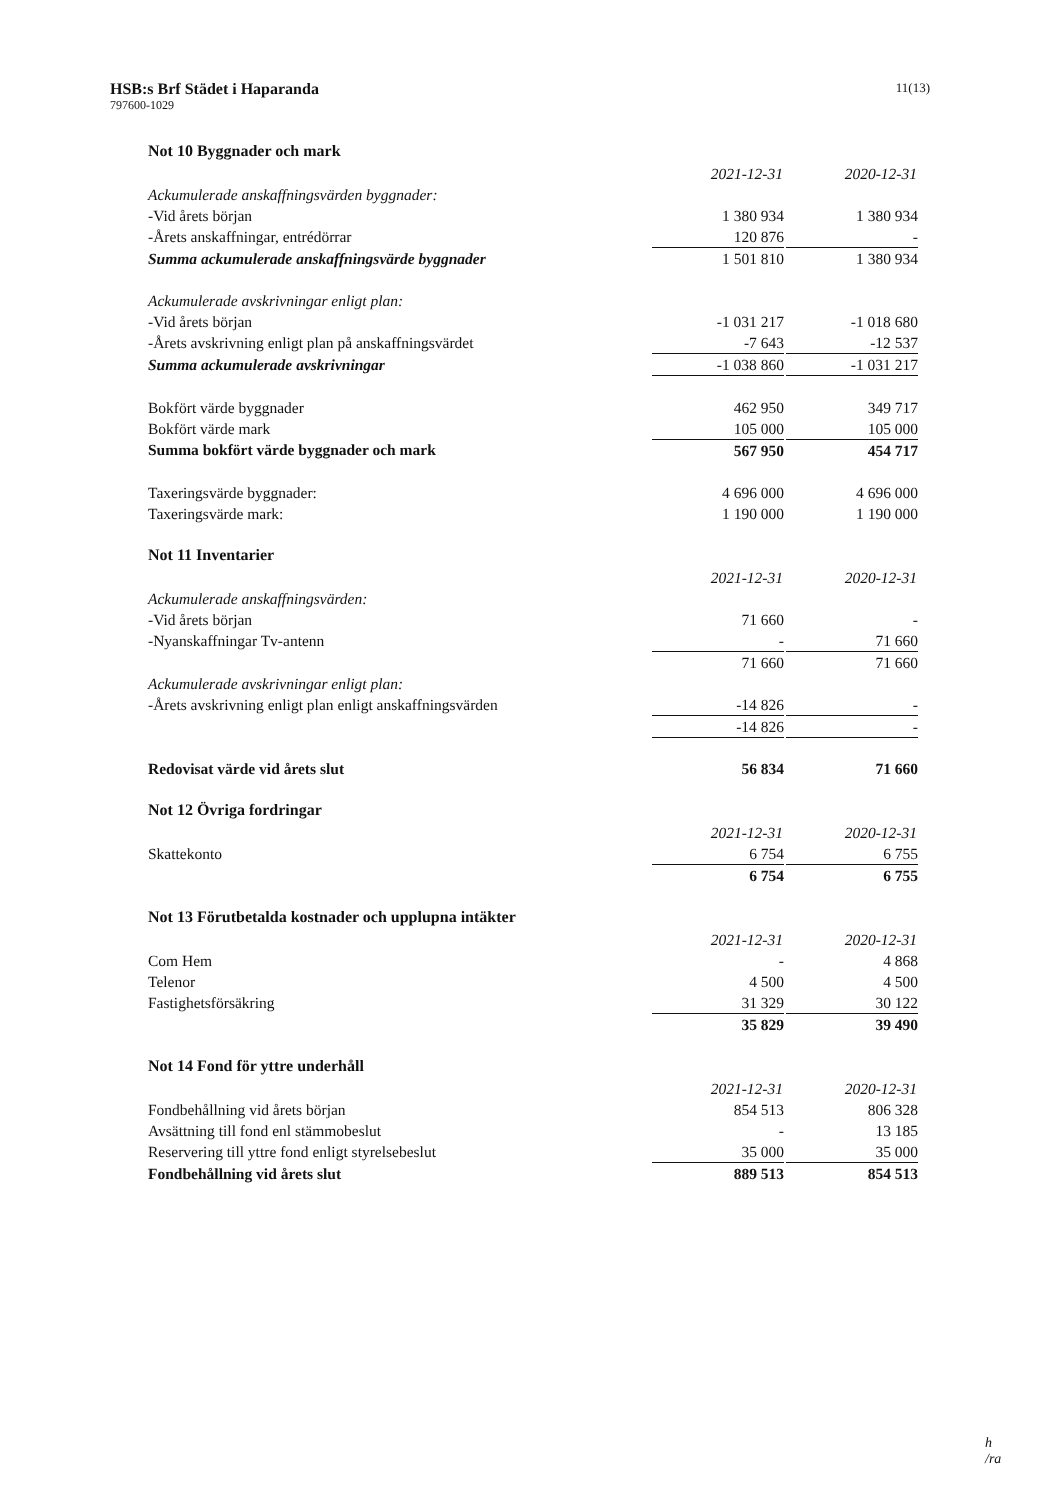HSB:s Brf Städet i Haparanda
797600-1029
11(13)
Not 10 Byggnader och mark
| | 2021-12-31 | | 2020-12-31 |
| Ackumulerade anskaffningsvärden byggnader: | | | |
| -Vid årets början | 1 380 934 | | 1 380 934 |
| -Årets anskaffningar, entrédörrar | 120 876 | | - |
| Summa ackumulerade anskaffningsvärde byggnader | 1 501 810 | | 1 380 934 |
| Ackumulerade avskrivningar enligt plan: | | | |
| -Vid årets början | -1 031 217 | | -1 018 680 |
| -Årets avskrivning enligt plan på anskaffningsvärdet | -7 643 | | -12 537 |
| Summa ackumulerade avskrivningar | -1 038 860 | | -1 031 217 |
| Bokfört värde byggnader | 462 950 | | 349 717 |
| Bokfört värde mark | 105 000 | | 105 000 |
| Summa bokfört värde byggnader och mark | 567 950 | | 454 717 |
| Taxeringsvärde byggnader: | 4 696 000 | | 4 696 000 |
| Taxeringsvärde mark: | 1 190 000 | | 1 190 000 |
Not 11 Inventarier
| | 2021-12-31 | | 2020-12-31 |
| Ackumulerade anskaffningsvärden: | | | |
| -Vid årets början | 71 660 | | - |
| -Nyanskaffningar Tv-antenn | - | | 71 660 |
| | 71 660 | | 71 660 |
| Ackumulerade avskrivningar enligt plan: | | | |
| -Årets avskrivning enligt plan enligt anskaffningsvärden | -14 826 | | - |
| | -14 826 | | - |
| Redovisat värde vid årets slut | 56 834 | | 71 660 |
Not 12 Övriga fordringar
| | 2021-12-31 | | 2020-12-31 |
| Skattekonto | 6 754 | | 6 755 |
| | 6 754 | | 6 755 |
Not 13 Förutbetalda kostnader och upplupna intäkter
| | 2021-12-31 | | 2020-12-31 |
| Com Hem | - | | 4 868 |
| Telenor | 4 500 | | 4 500 |
| Fastighetsförsäkring | 31 329 | | 30 122 |
| | 35 829 | | 39 490 |
Not 14 Fond för yttre underhåll
| | 2021-12-31 | | 2020-12-31 |
| Fondbehållning vid årets början | 854 513 | | 806 328 |
| Avsättning till fond enl stämmobeslut | - | | 13 185 |
| Reservering till yttre fond enligt styrelsebeslut | 35 000 | | 35 000 |
| Fondbehållning vid årets slut | 889 513 | | 854 513 |
h
/ra